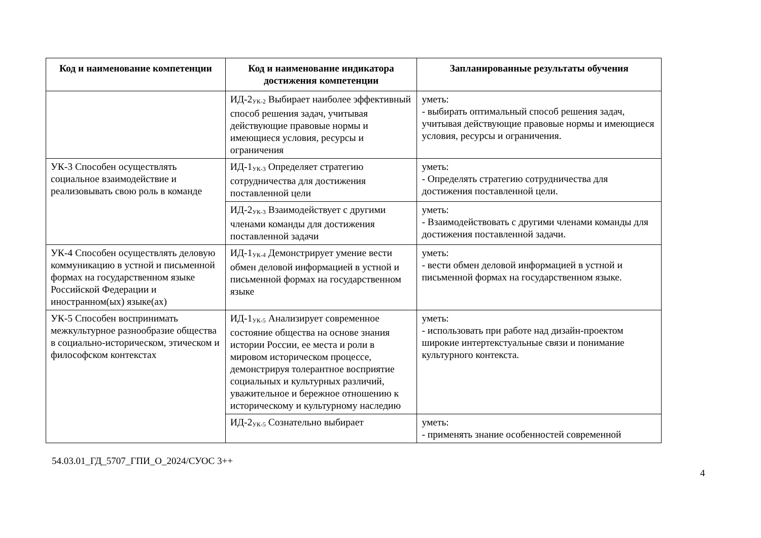| Код и наименование компетенции | Код и наименование индикатора достижения компетенции | Запланированные результаты обучения |
| --- | --- | --- |
| | ИД-2<sub>УК-2</sub> Выбирает наиболее эффективный способ решения задач, учитывая действующие правовые нормы и имеющиеся условия, ресурсы и ограничения | уметь: - выбирать оптимальный способ решения задач, учитывая действующие правовые нормы и имеющиеся условия, ресурсы и ограничения. |
| УК-3 Способен осуществлять социальное взаимодействие и реализовывать свою роль в команде | ИД-1<sub>УК-3</sub> Определяет стратегию сотрудничества для достижения поставленной цели | уметь: - Определять стратегию сотрудничества для достижения поставленной цели. |
| | ИД-2<sub>УК-3</sub> Взаимодействует с другими членами команды для достижения поставленной задачи | уметь: - Взаимодействовать с другими членами команды для достижения поставленной задачи. |
| УК-4 Способен осуществлять деловую коммуникацию в устной и письменной формах на государственном языке Российской Федерации и иностранном(ых) языке(ах) | ИД-1<sub>УК-4</sub> Демонстрирует умение вести обмен деловой информацией в устной и письменной формах на государственном языке | уметь: - вести обмен деловой информацией в устной и письменной формах на государственном языке. |
| УК-5 Способен воспринимать межкультурное разнообразие общества в социально-историческом, этическом и философском контекстах | ИД-1<sub>УК-5</sub> Анализирует современное состояние общества на основе знания истории России, ее места и роли в мировом историческом процессе, демонстрируя толерантное восприятие социальных и культурных различий, уважительное и бережное отношению к историческому и культурному наследию | уметь: - использовать при работе над дизайн-проектом широкие интертекстуальные связи и понимание культурного контекста. |
| | ИД-2<sub>УК-5</sub> Сознательно выбирает | уметь: - применять знание особенностей современной |
4
54.03.01_ГД_5707_ГПИ_О_2024/СУОС 3++